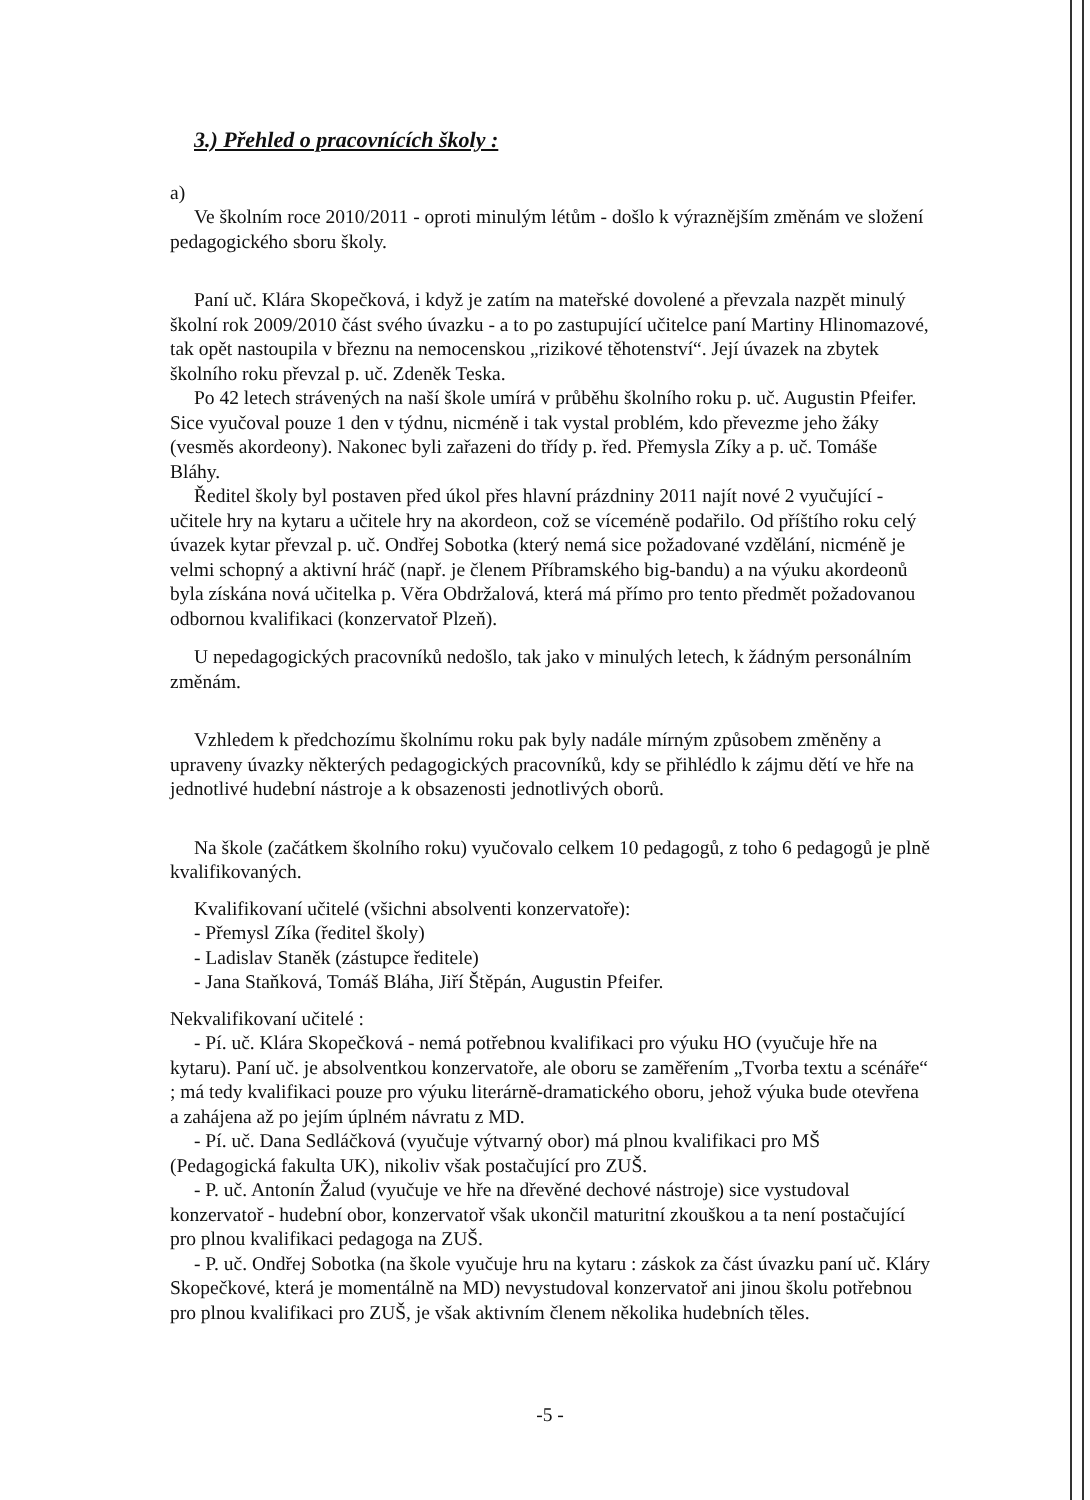3.) Přehled o pracovnících školy :
a)
Ve školním roce 2010/2011 - oproti minulým létům - došlo k výraznějším změnám ve složení pedagogického sboru školy.
Paní uč. Klára Skopečková, i když je zatím na mateřské dovolené a převzala nazpět minulý školní rok 2009/2010 část svého úvazku - a to po zastupující učitelce paní Martiny Hlinomazové, tak opět nastoupila v březnu na nemocenskou „rizikové těhotenství“. Její úvazek na zbytek školního roku převzal p. uč. Zdeněk Teska.
Po 42 letech strávených na naší škole umírá v průběhu školního roku p. uč. Augustin Pfeifer. Sice vyučoval pouze 1 den v týdnu, nicméně i tak vystal problém, kdo převezme jeho žáky (vesměs akordeony). Nakonec byli zařazeni do třídy p. řed. Přemysla Zíky a p. uč. Tomáše Bláhy.
Ředitel školy byl postaven před úkol přes hlavní prázdniny 2011 najít nové 2 vyučující - učitele hry na kytaru a učitele hry na akordeon, což se víceméně podařilo. Od příštího roku celý úvazek kytar převzal p. uč. Ondřej Sobotka (který nemá sice požadované vzdělání, nicméně je velmi schopný a aktivní hráč (např. je členem Příbramského big-bandu) a na výuku akordeonů byla získána nová učitelka p. Věra Obdržalová, která má přímo pro tento předmět požadovanou odbornou kvalifikaci (konzervatoř Plzeň).
U nepedagogických pracovníků nedošlo, tak jako v minulých letech, k žádným personálním změnám.
Vzhledem k předchozímu školnímu roku pak byly nadále mírným způsobem změněny a upraveny úvazky některých pedagogických pracovníků, kdy se přihlédlo k zájmu dětí ve hře na jednotlivé hudební nástroje a k obsazenosti jednotlivých oborů.
Na škole (začátkem školního roku) vyučovalo celkem 10 pedagogů, z toho 6 pedagogů je plně kvalifikovaných.
Kvalifikovaní učitelé (všichni absolventi konzervatoře):
- Přemysl Zíka (ředitel školy)
- Ladislav Staněk (zástupce ředitele)
- Jana Staňková, Tomáš Bláha, Jiří Štěpán, Augustin Pfeifer.
Nekvalifikovaní učitelé :
- Pí. uč. Klára Skopečková - nemá potřebnou kvalifikaci pro výuku HO (vyučuje hře na kytaru). Paní uč. je absolventkou konzervatoře, ale oboru se zaměřením „Tvorba textu a scénáře“ ; má tedy kvalifikaci pouze pro výuku literárně-dramatického oboru, jehož výuka bude otevřena a zahájena až po jejím úplném návratu z MD.
- Pí. uč. Dana Sedláčková (vyučuje výtvarný obor) má plnou kvalifikaci pro MŠ (Pedagogická fakulta UK), nikoliv však postačující pro ZUŠ.
- P. uč. Antonín Žalud (vyučuje ve hře na dřevěné dechové nástroje) sice vystudoval konzervatoř - hudební obor, konzervatoř však ukončil maturitní zkouškou a ta není postačující pro plnou kvalifikaci pedagoga na ZUŠ.
- P. uč. Ondřej Sobotka (na škole vyučuje hru na kytaru : záskok za část úvazku paní uč. Kláry Skopečkové, která je momentálně na MD) nevystudoval konzervatoř ani jinou školu potřebnou pro plnou kvalifikaci pro ZUŠ, je však aktivním členem několika hudebních těles.
-5 -